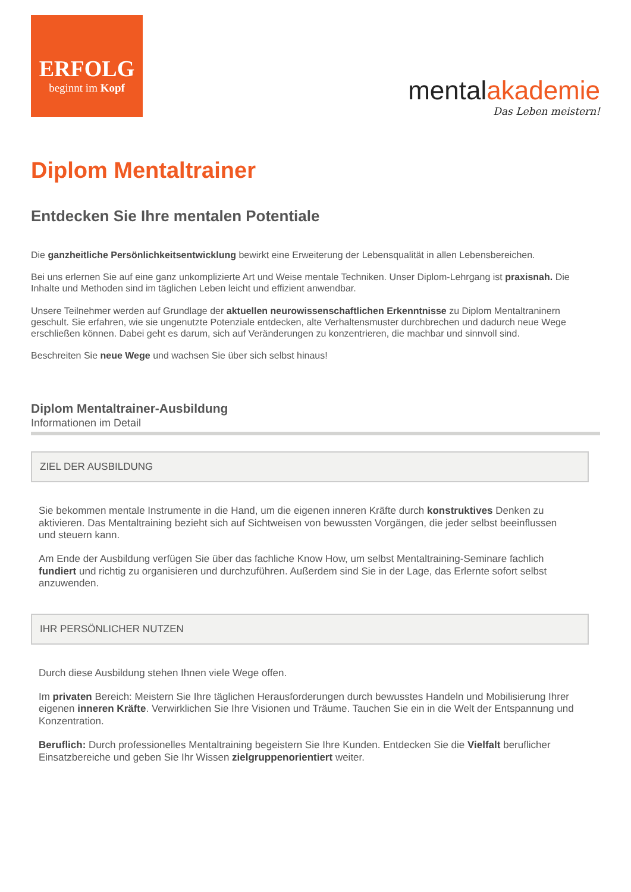ERFOLG
beginnt im Kopf
mentalakademie
Das Leben meistern!
Diplom Mentaltrainer
Entdecken Sie Ihre mentalen Potentiale
Die ganzheitliche Persönlichkeitsentwicklung bewirkt eine Erweiterung der Lebensqualität in allen Lebensbereichen.
Bei uns erlernen Sie auf eine ganz unkomplizierte Art und Weise mentale Techniken. Unser Diplom-Lehrgang ist praxisnah. Die Inhalte und Methoden sind im täglichen Leben leicht und effizient anwendbar.
Unsere Teilnehmer werden auf Grundlage der aktuellen neurowissenschaftlichen Erkenntnisse zu Diplom Mentaltraninern geschult. Sie erfahren, wie sie ungenutzte Potenziale entdecken, alte Verhaltensmuster durchbrechen und dadurch neue Wege erschließen können. Dabei geht es darum, sich auf Veränderungen zu konzentrieren, die machbar und sinnvoll sind.
Beschreiten Sie neue Wege und wachsen Sie über sich selbst hinaus!
Diplom Mentaltrainer-Ausbildung
Informationen im Detail
ZIEL DER AUSBILDUNG
Sie bekommen mentale Instrumente in die Hand, um die eigenen inneren Kräfte durch konstruktives Denken zu aktivieren. Das Mentaltraining bezieht sich auf Sichtweisen von bewussten Vorgängen, die jeder selbst beeinflussen und steuern kann.
Am Ende der Ausbildung verfügen Sie über das fachliche Know How, um selbst Mentaltraining-Seminare fachlich fundiert und richtig zu organisieren und durchzuführen. Außerdem sind Sie in der Lage, das Erlernte sofort selbst anzuwenden.
IHR PERSÖNLICHER NUTZEN
Durch diese Ausbildung stehen Ihnen viele Wege offen.
Im privaten Bereich: Meistern Sie Ihre täglichen Herausforderungen durch bewusstes Handeln und Mobilisierung Ihrer eigenen inneren Kräfte. Verwirklichen Sie Ihre Visionen und Träume. Tauchen Sie ein in die Welt der Entspannung und Konzentration.
Beruflich: Durch professionelles Mentaltraining begeistern Sie Ihre Kunden. Entdecken Sie die Vielfalt beruflicher Einsatzbereiche und geben Sie Ihr Wissen zielgruppenorientiert weiter.